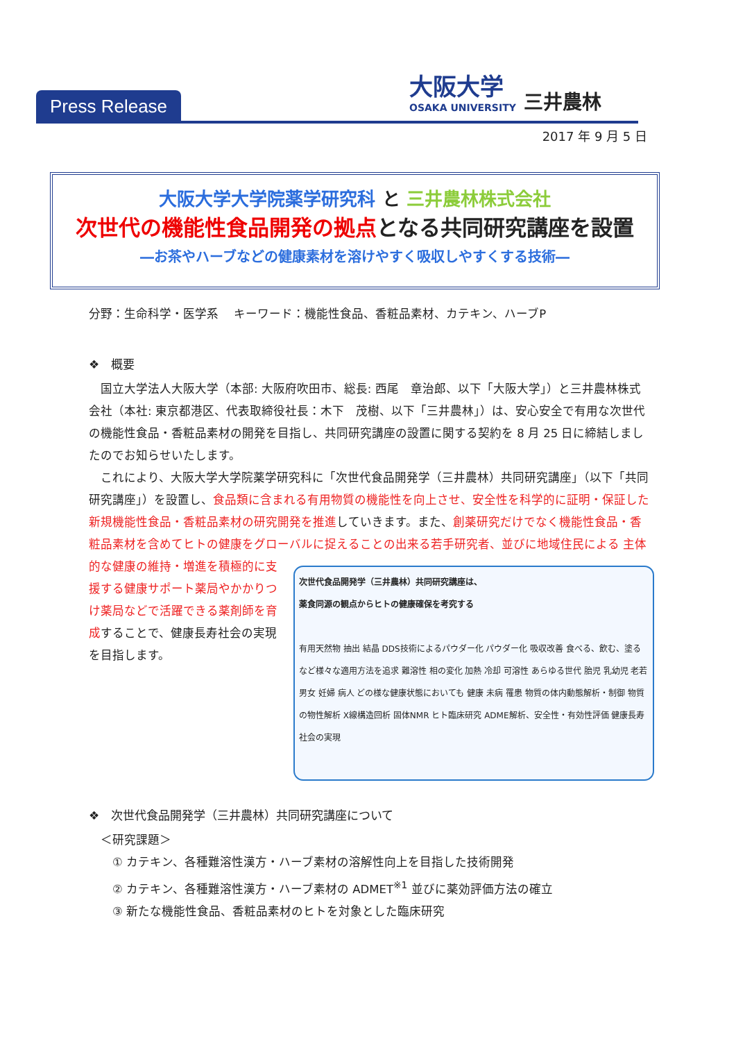Press Release
大阪大学
OSAKA UNIVERSITY
三井農林
2017 年 9 月 5 日
大阪大学大学院薬学研究科 と 三井農林株式会社
次世代の機能性食品開発の拠点となる共同研究講座を設置
―お茶やハーブなどの健康素材を溶けやすく吸収しやすくする技術―
分野：生命科学・医学系　 キーワード：機能性食品、香粧品素材、カテキン、ハーブP
❖　概要
　国立大学法人大阪大学（本部: 大阪府吹田市、総長: 西尾　章治郎、以下「大阪大学」）と三井農林株式会社（本社: 東京都港区、代表取締役社長：木下　茂樹、以下「三井農林」）は、安心安全で有用な次世代の機能性食品・香粧品素材の開発を目指し、共同研究講座の設置に関する契約を 8 月 25 日に締結しましたのでお知らせいたします。
　これにより、大阪大学大学院薬学研究科に「次世代食品開発学（三井農林）共同研究講座」（以下「共同研究講座」）を設置し、食品類に含まれる有用物質の機能性を向上させ、安全性を科学的に証明・保証した新規機能性食品・香粧品素材の研究開発を推進していきます。また、創薬研究だけでなく機能性食品・香粧品素材を含めてヒトの健康をグローバルに捉えることの出来る若手研究者、並びに地域住民による
次世代食品開発学（三井農林）共同研究講座は、
薬食同源の観点からヒトの健康確保を考究する
有用天然物 抽出 結晶 DDS技術によるパウダー化 パウダー化 吸収改善 食べる、飲む、塗るなど様々な適用方法を追求 難溶性 相の変化 加熱 冷却 可溶性 あらゆる世代 胎児 乳幼児 老若男女 妊婦 病人 どの様な健康状態においても 健康 未病 罹患 物質の体内動態解析・制御 物質の物性解析 X線構造回析 固体NMR ヒト臨床研究 ADME解析、安全性・有効性評価 健康長寿社会の実現
主体的な健康の維持・増進を積極的に支援する健康サポート薬局やかかりつけ薬局などで活躍できる薬剤師を育成することで、健康長寿社会の実現を目指します。
❖　次世代食品開発学（三井農林）共同研究講座について
　＜研究課題＞
　　① カテキン、各種難溶性漢方・ハーブ素材の溶解性向上を目指した技術開発
　　② カテキン、各種難溶性漢方・ハーブ素材の ADMET<sup>※1</sup> 並びに薬効評価方法の確立
　　③ 新たな機能性食品、香粧品素材のヒトを対象とした臨床研究